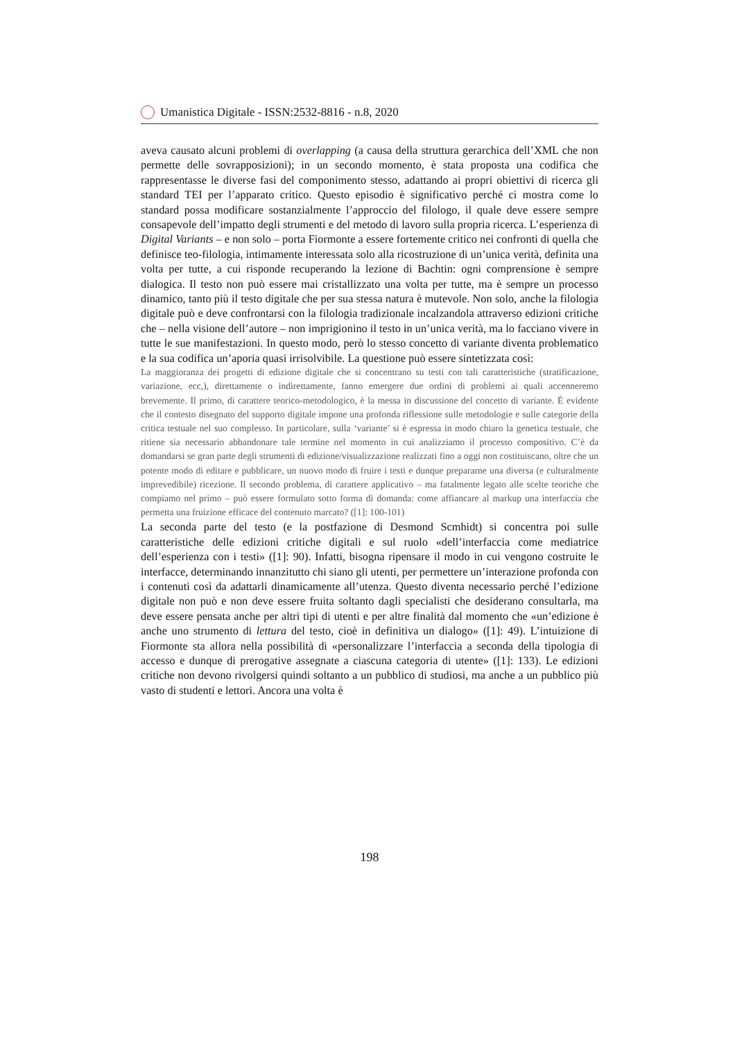Umanistica Digitale - ISSN:2532-8816 - n.8, 2020
aveva causato alcuni problemi di overlapping (a causa della struttura gerarchica dell’XML che non permette delle sovrapposizioni); in un secondo momento, è stata proposta una codifica che rappresentasse le diverse fasi del componimento stesso, adattando ai propri obiettivi di ricerca gli standard TEI per l’apparato critico. Questo episodio è significativo perché ci mostra come lo standard possa modificare sostanzialmente l’approccio del filologo, il quale deve essere sempre consapevole dell’impatto degli strumenti e del metodo di lavoro sulla propria ricerca. L’esperienza di Digital Variants – e non solo – porta Fiormonte a essere fortemente critico nei confronti di quella che definisce teo-filologia, intimamente interessata solo alla ricostruzione di un’unica verità, definita una volta per tutte, a cui risponde recuperando la lezione di Bachtin: ogni comprensione è sempre dialogica. Il testo non può essere mai cristallizzato una volta per tutte, ma è sempre un processo dinamico, tanto più il testo digitale che per sua stessa natura è mutevole. Non solo, anche la filologia digitale può e deve confrontarsi con la filologia tradizionale incalzandola attraverso edizioni critiche che – nella visione dell’autore – non imprigionino il testo in un’unica verità, ma lo facciano vivere in tutte le sue manifestazioni. In questo modo, però lo stesso concetto di variante diventa problematico e la sua codifica un’aporia quasi irrisolvibile. La questione può essere sintetizzata così:
La maggioranza dei progetti di edizione digitale che si concentrano su testi con tali caratteristiche (stratificazione, variazione, ecc,), direttamente o indirettamente, fanno emergere due ordini di problemi ai quali accenneremo brevemente. Il primo, di carattere teorico-metodologico, è la messa in discussione del concetto di variante. È evidente che il contesto disegnato del supporto digitale impone una profonda riflessione sulle metodologie e sulle categorie della critica testuale nel suo complesso. In particolare, sulla ‘variante’ si è espressa in modo chiaro la genetica testuale, che ritiene sia necessario abbandonare tale termine nel momento in cui analizziamo il processo compositivo. C’è da domandarsi se gran parte degli strumenti di edizione/visualizzazione realizzati fino a oggi non costituiscano, oltre che un potente modo di editare e pubblicare, un nuovo modo di fruire i testi e dunque prepararne una diversa (e culturalmente imprevedibile) ricezione. Il secondo problema, di carattere applicativo – ma fatalmente legato alle scelte teoriche che compiamo nel primo – può essere formulato sotto forma di domanda: come affiancare al markup una interfaccia che permetta una fruizione efficace del contenuto marcato? ([1]: 100-101)
La seconda parte del testo (e la postfazione di Desmond Scmhidt) si concentra poi sulle caratteristiche delle edizioni critiche digitali e sul ruolo «dell’interfaccia come mediatrice dell’esperienza con i testi» ([1]: 90). Infatti, bisogna ripensare il modo in cui vengono costruite le interfacce, determinando innanzitutto chi siano gli utenti, per permettere un’interazione profonda con i contenuti così da adattarli dinamicamente all’utenza. Questo diventa necessario perché l’edizione digitale non può e non deve essere fruita soltanto dagli specialisti che desiderano consultarla, ma deve essere pensata anche per altri tipi di utenti e per altre finalità dal momento che «un’edizione è anche uno strumento di lettura del testo, cioè in definitiva un dialogo» ([1]: 49). L’intuizione di Fiormonte sta allora nella possibilità di «personalizzare l’interfaccia a seconda della tipologia di accesso e dunque di prerogative assegnate a ciascuna categoria di utente» ([1]: 133). Le edizioni critiche non devono rivolgersi quindi soltanto a un pubblico di studiosi, ma anche a un pubblico più vasto di studenti e lettori. Ancora una volta è
198